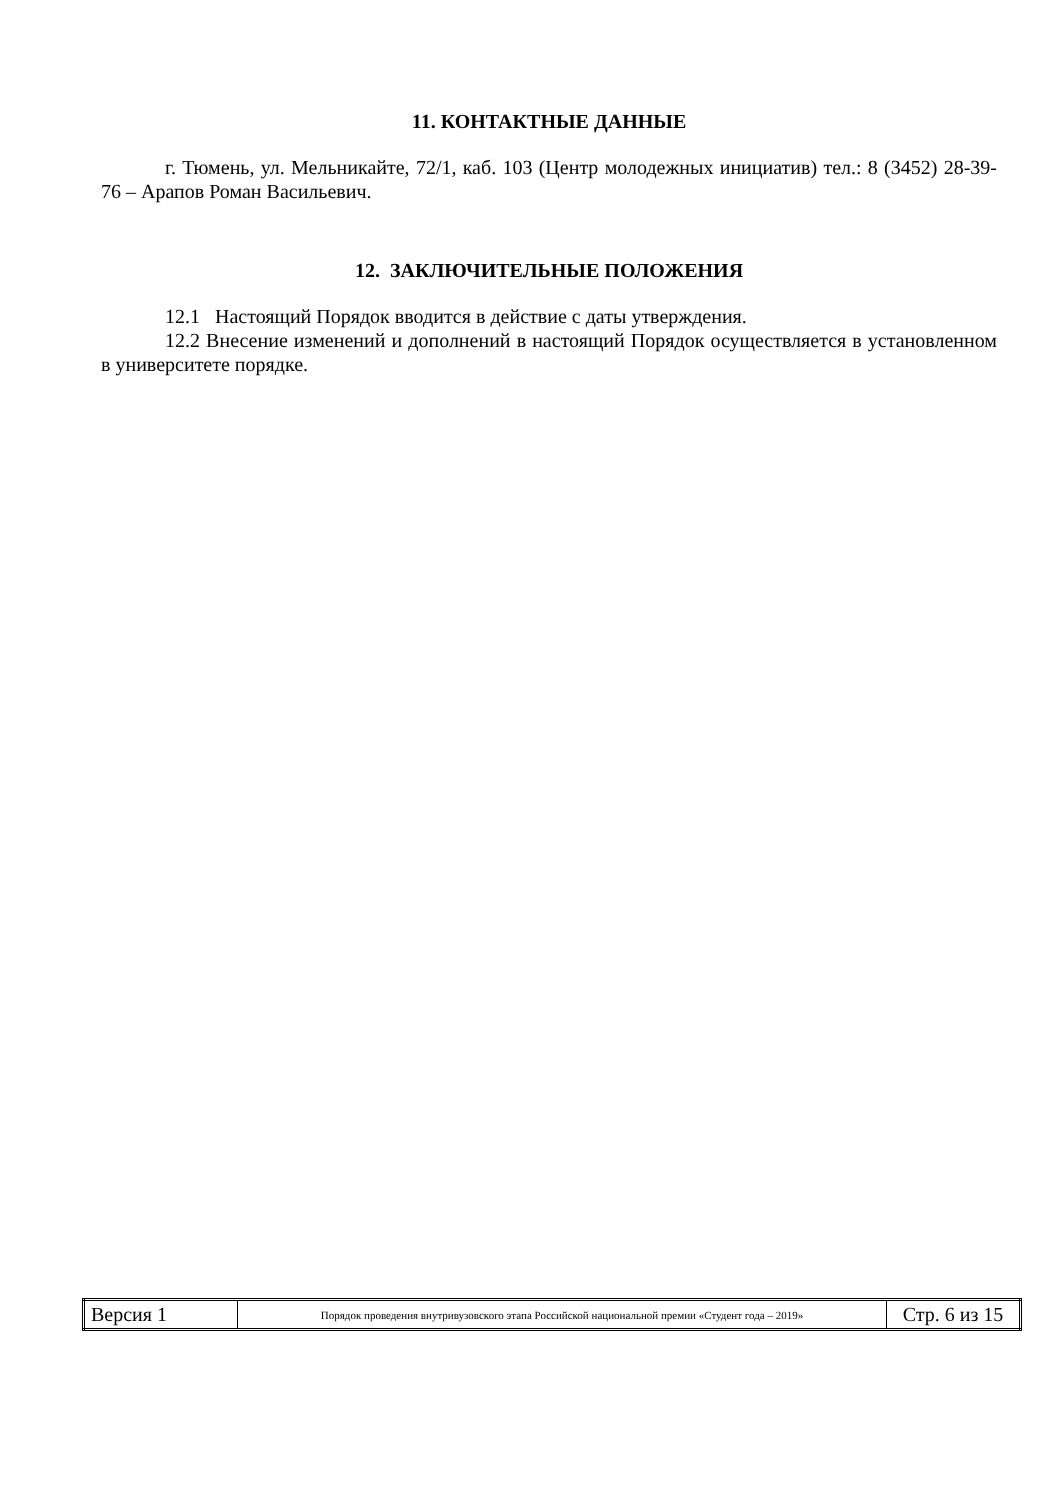11. КОНТАКТНЫЕ ДАННЫЕ
г. Тюмень, ул. Мельникайте, 72/1, каб. 103 (Центр молодежных инициатив) тел.: 8 (3452) 28-39-76 – Арапов Роман Васильевич.
12. ЗАКЛЮЧИТЕЛЬНЫЕ ПОЛОЖЕНИЯ
12.1 Настоящий Порядок вводится в действие с даты утверждения.
12.2 Внесение изменений и дополнений в настоящий Порядок осуществляется в установленном в университете порядке.
| Версия 1 | Порядок проведения внутривузовского этапа Российской национальной премии «Студент года – 2019» | Стр. 6 из 15 |